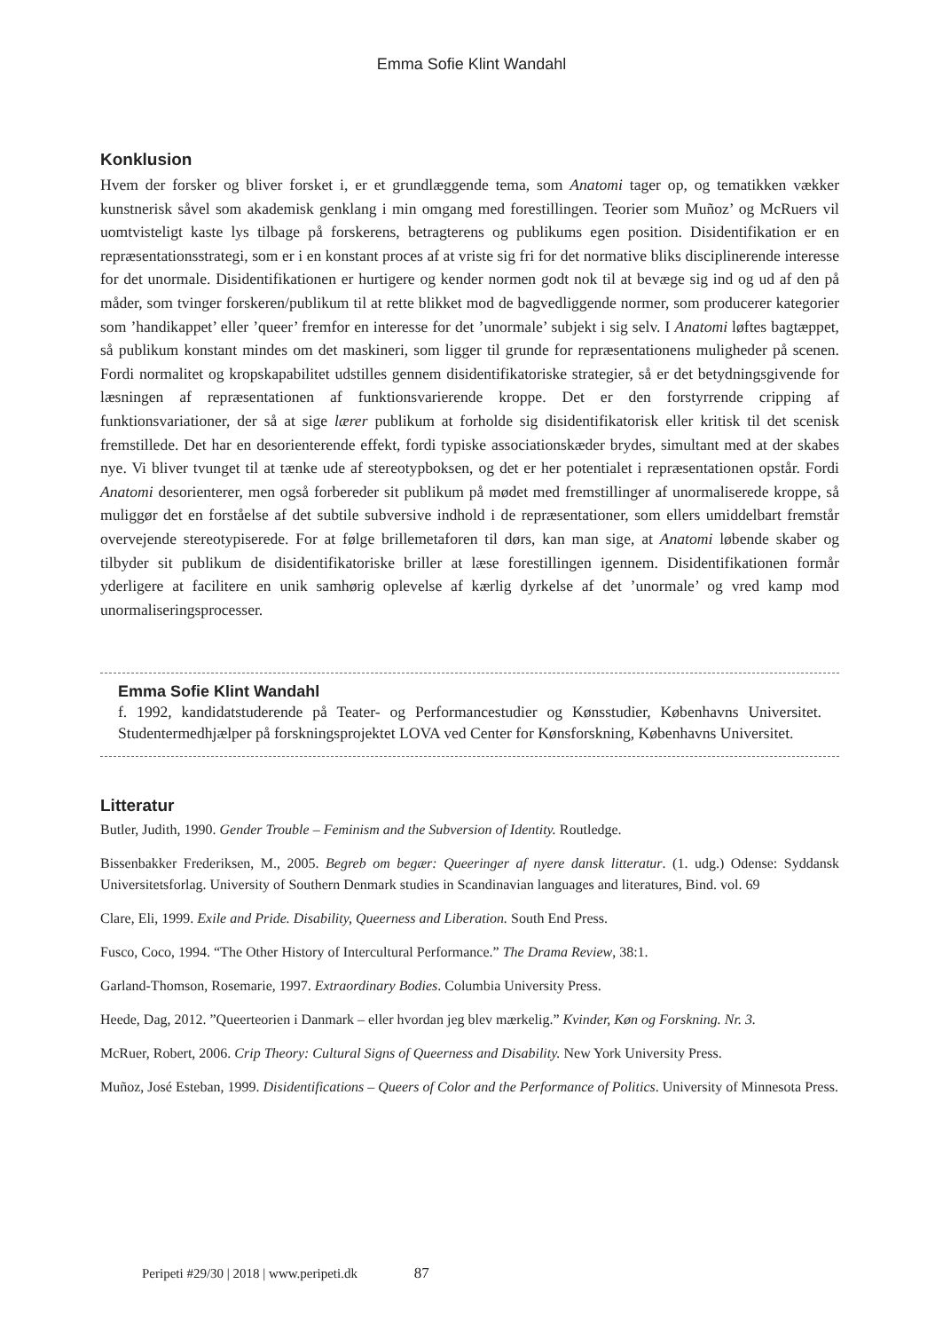Emma Sofie Klint Wandahl
Konklusion
Hvem der forsker og bliver forsket i, er et grundlæggende tema, som Anatomi tager op, og tematikken vækker kunstnerisk såvel som akademisk genklang i min omgang med forestillingen. Teorier som Muñoz’ og McRuers vil uomtvisteligt kaste lys tilbage på forskerens, betragterens og publikums egen position. Disidentifikation er en repræsentationsstrategi, som er i en konstant proces af at vriste sig fri for det normative bliks disciplinerende interesse for det unormale. Disidentifikationen er hurtigere og kender normen godt nok til at bevæge sig ind og ud af den på måder, som tvinger forskeren/publikum til at rette blikket mod de bagvedliggende normer, som producerer kategorier som ’handikappet’ eller ’queer’ fremfor en interesse for det ’unormale’ subjekt i sig selv. I Anatomi løftes bagtæppet, så publikum konstant mindes om det maskineri, som ligger til grunde for repræsentationens muligheder på scenen. Fordi normalitet og kropskapabilitet udstilles gennem disidentifikatoriske strategier, så er det betydningsgivende for læsningen af repræsentationen af funktionsvarierende kroppe. Det er den forstyrrende cripping af funktionsvariationer, der så at sige lærer publikum at forholde sig disidentifikatorisk eller kritisk til det scenisk fremstillede. Det har en desorienterende effekt, fordi typiske associationskæder brydes, simultant med at der skabes nye. Vi bliver tvunget til at tænke ude af stereotypboksen, og det er her potentialet i repræsentationen opstår. Fordi Anatomi desorienterer, men også forbereder sit publikum på mødet med fremstillinger af unormaliserede kroppe, så muliggør det en forståelse af det subtile subversive indhold i de repræsentationer, som ellers umiddelbart fremstår overvejende stereotypiserede. For at følge brillemetaforen til dørs, kan man sige, at Anatomi løbende skaber og tilbyder sit publikum de disidentifikatoriske briller at læse forestillingen igennem. Disidentifikationen formår yderligere at facilitere en unik samhørig oplevelse af kærlig dyrkelse af det ’unormale’ og vred kamp mod unormaliseringsprocesser.
Emma Sofie Klint Wandahl
f. 1992, kandidatstuderende på Teater- og Performancestudier og Kønsstudier, Københavns Universitet. Studentermedhjælper på forskningsprojektet LOVA ved Center for Kønsforskning, Københavns Universitet.
Litteratur
Butler, Judith, 1990. Gender Trouble – Feminism and the Subversion of Identity. Routledge.
Bissenbakker Frederiksen, M., 2005. Begreb om begær: Queeringer af nyere dansk litteratur. (1. udg.) Odense: Syddansk Universitetsforlag. University of Southern Denmark studies in Scandinavian languages and literatures, Bind. vol. 69
Clare, Eli, 1999. Exile and Pride. Disability, Queerness and Liberation. South End Press.
Fusco, Coco, 1994. “The Other History of Intercultural Performance.” The Drama Review, 38:1.
Garland-Thomson, Rosemarie, 1997. Extraordinary Bodies. Columbia University Press.
Heede, Dag, 2012. ”Queerteorien i Danmark – eller hvordan jeg blev mærkelig.” Kvinder, Køn og Forskning. Nr. 3.
McRuer, Robert, 2006. Crip Theory: Cultural Signs of Queerness and Disability. New York University Press.
Muñoz, José Esteban, 1999. Disidentifications – Queers of Color and the Performance of Politics. University of Minnesota Press.
Peripeti #29/30 | 2018 | www.peripeti.dk 87